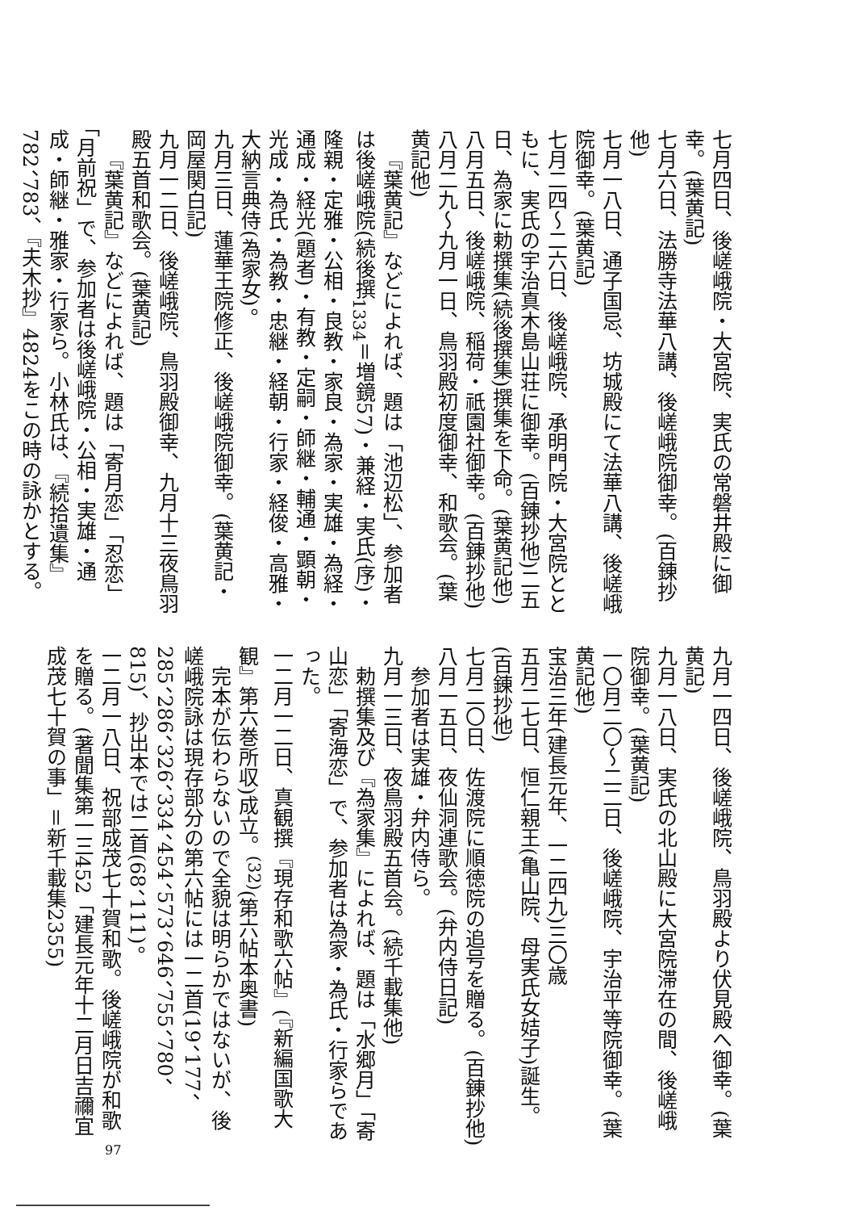七月四日、後嵯峨院・大宮院、実氏の常磐井殿に御幸。(葉黄記)
七月六日、法勝寺法華八講、後嵯峨院御幸。(百錬抄他)
七月一八日、通子国忌、坊城殿にて法華八講、後嵯峨院御幸。(葉黄記)
七月二四～二六日、後嵯峨院、承明門院・大宮院とともに、実氏の宇治真木島山荘に御幸。(百錬抄他)二五日、為家に勅撰集(続後撰集)撰集を下命。(葉黄記他)
八月五日、後嵯峨院、稲荷・祇園社御幸。(百錬抄他)
八月二九～九月一日、鳥羽殿初度御幸、和歌会。(葉黄記他)
『葉黄記』などによれば、題は「池辺松」、参加者は後嵯峨院(続後撰<sub>1334</sub>＝増鏡57)・兼経・実氏(序)・隆親・定雅・公相・良教・家良・為家・実雄・為経・通成・経光(題者)・有教・定嗣・師継・輔通・顕朝・光成・為氏・為教・忠継・経朝・行家・経俊・高雅・大納言典侍(為家女)。
九月三日、蓮華王院修正、後嵯峨院御幸。(葉黄記・岡屋関白記)
九月一二日、後嵯峨院、鳥羽殿御幸、九月十三夜鳥羽殿五首和歌会。(葉黄記)
『葉黄記』などによれば、題は「寄月恋」「忍恋」「月前祝」で、参加者は後嵯峨院・公相・実雄・通成・師継・雅家・行家ら。小林氏は、『続拾遺集』782、783、『夫木抄』4824をこの時の詠かとする。
九月一四日、後嵯峨院、鳥羽殿より伏見殿へ御幸。(葉黄記)
九月一八日、実氏の北山殿に大宮院滞在の間、後嵯峨院御幸。(葉黄記)
一〇月二〇～二二日、後嵯峨院、宇治平等院御幸。(葉黄記他)
宝治三年(建長元年、一二四九)三〇歳
五月二七日、恒仁親王(亀山院、母実氏女姞子)誕生。(百錬抄他)
七月二〇日、佐渡院に順徳院の追号を贈る。(百錬抄他)
八月一五日、夜仙洞連歌会。(弁内侍日記)
参加者は実雄・弁内侍ら。
九月一三日、夜鳥羽殿五首会。(続千載集他)
勅撰集及び『為家集』によれば、題は「水郷月」「寄山恋」「寄海恋」で、参加者は為家・為氏・行家らであった。
一二月一二日、真観撰『現存和歌六帖』(『新編国歌大観』第六巻所収)成立。<sup>(32)</sup>(第六帖本奥書)
完本が伝わらないので全貌は明らかではないが、後嵯峨院詠は現存部分の第六帖には一二首(19、177、285、286、326、334、454、573、646、755、780、815)、抄出本では二首(68、111)。
一二月一八日、祝部成茂七十賀和歌。後嵯峨院が和歌を贈る。(著聞集第一三452「建長元年十二月日吉禰宜成茂七十賀の事」＝新千載集2355)
97